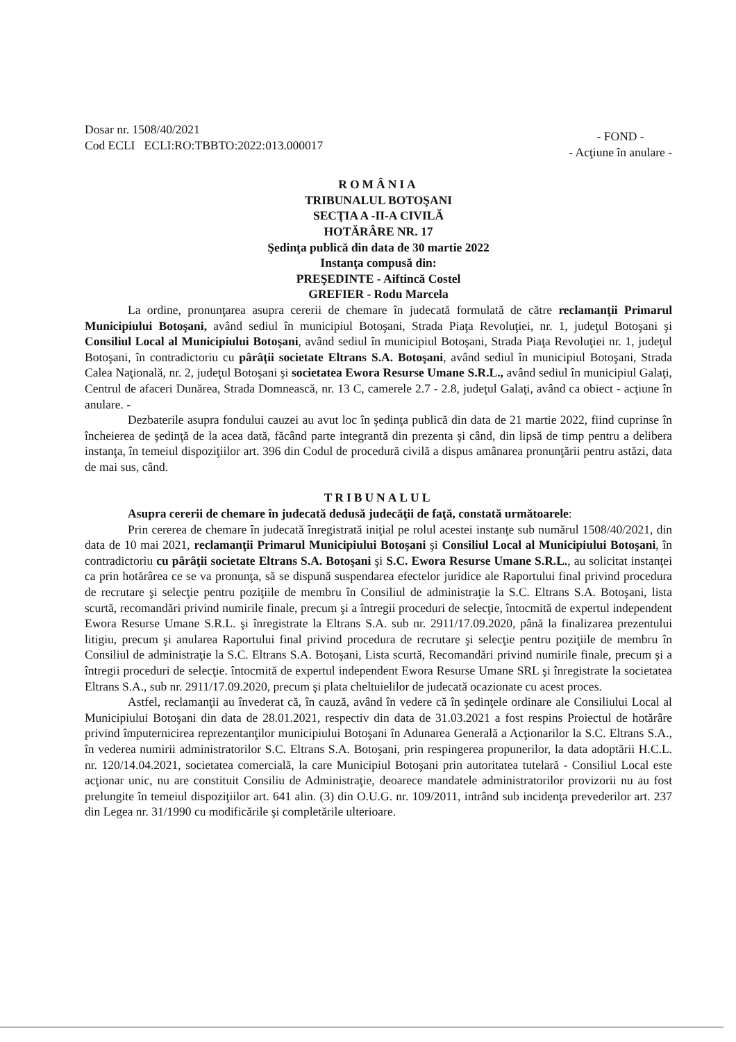Dosar nr. 1508/40/2021
Cod ECLI ECLI:RO:TBBTO:2022:013.000017
- FOND -
- Acţiune în anulare -
ROMÂNIA
TRIBUNALUL BOTOŞANI
SECŢIA A -II-A CIVILĂ
HOTĂRÂRE NR. 17
Şedinţa publică din data de 30 martie 2022
Instanţa compusă din:
PREŞEDINTE - Aiftincă Costel
GREFIER - Rodu Marcela
La ordine, pronunţarea asupra cererii de chemare în judecată formulată de către reclamanţii Primarul Municipiului Botoşani, având sediul în municipiul Botoşani, Strada Piaţa Revoluţiei, nr. 1, judeţul Botoşani şi Consiliul Local al Municipiului Botoşani, având sediul în municipiul Botoşani, Strada Piaţa Revoluţiei nr. 1, judeţul Botoşani, în contradictoriu cu pârâţii societate Eltrans S.A. Botoşani, având sediul în municipiul Botoşani, Strada Calea Naţională, nr. 2, judeţul Botoşani şi societatea Ewora Resurse Umane S.R.L., având sediul în municipiul Galaţi, Centrul de afaceri Dunărea, Strada Domnească, nr. 13 C, camerele 2.7 - 2.8, judeţul Galaţi, având ca obiect - acţiune în anulare. -
Dezbaterile asupra fondului cauzei au avut loc în şedinţa publică din data de 21 martie 2022, fiind cuprinse în încheierea de şedinţă de la acea dată, făcând parte integrantă din prezenta şi când, din lipsă de timp pentru a delibera instanţa, în temeiul dispoziţiilor art. 396 din Codul de procedură civilă a dispus amânarea pronunţării pentru astăzi, data de mai sus, când.
TRIBUNALUL
Asupra cererii de chemare în judecată dedusă judecăţii de faţă, constată următoarele:
Prin cererea de chemare în judecată înregistrată iniţial pe rolul acestei instanţe sub numărul 1508/40/2021, din data de 10 mai 2021, reclamanţii Primarul Municipiului Botoşani şi Consiliul Local al Municipiului Botoşani, în contradictoriu cu pârâţii societate Eltrans S.A. Botoşani şi S.C. Ewora Resurse Umane S.R.L., au solicitat instanţei ca prin hotărârea ce se va pronunţa, să se dispună suspendarea efectelor juridice ale Raportului final privind procedura de recrutare şi selecţie pentru poziţiile de membru în Consiliul de administraţie la S.C. Eltrans S.A. Botoşani, lista scurtă, recomandări privind numirile finale, precum şi a întregii proceduri de selecţie, întocmită de expertul independent Ewora Resurse Umane S.R.L. şi înregistrate la Eltrans S.A. sub nr. 2911/17.09.2020, până la finalizarea prezentului litigiu, precum şi anularea Raportului final privind procedura de recrutare şi selecţie pentru poziţiile de membru în Consiliul de administraţie la S.C. Eltrans S.A. Botoşani, Lista scurtă, Recomandări privind numirile finale, precum şi a întregii proceduri de selecţie. întocmită de expertul independent Ewora Resurse Umane SRL şi înregistrate la societatea Eltrans S.A., sub nr. 2911/17.09.2020, precum şi plata cheltuielilor de judecată ocazionate cu acest proces.
Astfel, reclamanţii au învederat că, în cauză, având în vedere că în şedinţele ordinare ale Consiliului Local al Municipiului Botoşani din data de 28.01.2021, respectiv din data de 31.03.2021 a fost respins Proiectul de hotărâre privind împuternicirea reprezentanţilor municipiului Botoşani în Adunarea Generală a Acţionarilor la S.C. Eltrans S.A., în vederea numirii administratorilor S.C. Eltrans S.A. Botoşani, prin respingerea propunerilor, la data adoptării H.C.L. nr. 120/14.04.2021, societatea comercială, la care Municipiul Botoşani prin autoritatea tutelară - Consiliul Local este acţionar unic, nu are constituit Consiliu de Administraţie, deoarece mandatele administratorilor provizorii nu au fost prelungite în temeiul dispoziţiilor art. 641 alin. (3) din O.U.G. nr. 109/2011, intrând sub incidenţa prevederilor art. 237 din Legea nr. 31/1990 cu modificările şi completările ulterioare.